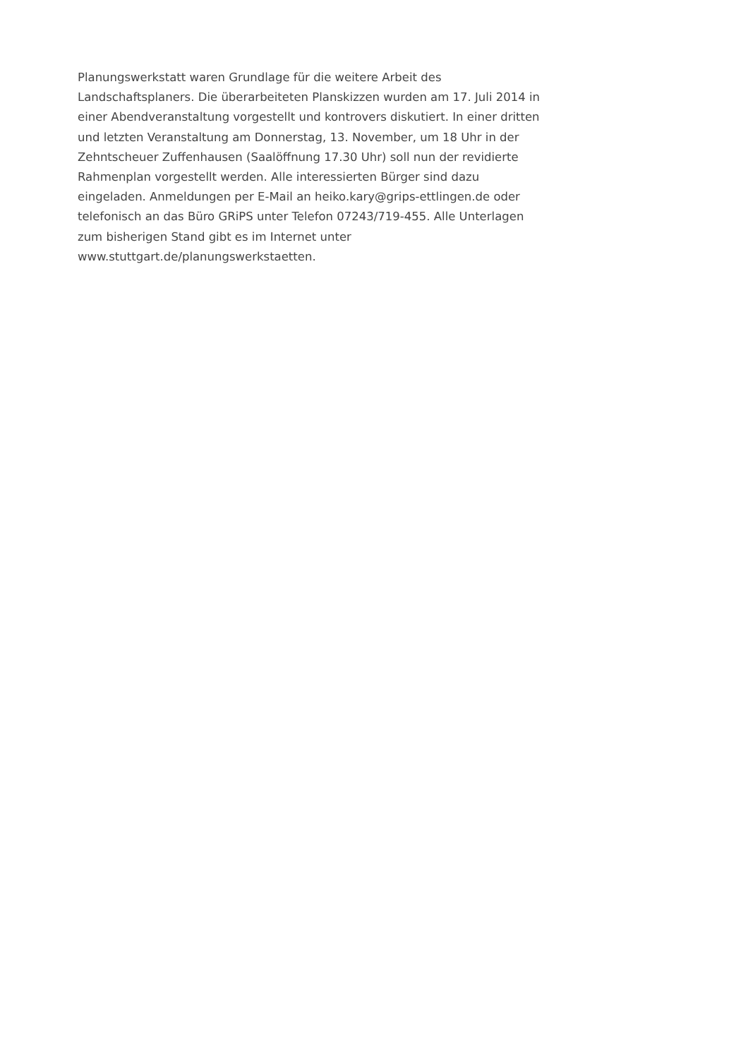Planungswerkstatt waren Grundlage für die weitere Arbeit des
Landschaftsplaners. Die überarbeiteten Planskizzen wurden am 17. Juli 2014 in
einer Abendveranstaltung vorgestellt und kontrovers diskutiert. In einer dritten
und letzten Veranstaltung am Donnerstag, 13. November, um 18 Uhr in der
Zehntscheuer Zuffenhausen (Saalöffnung 17.30 Uhr) soll nun der revidierte
Rahmenplan vorgestellt werden. Alle interessierten Bürger sind dazu
eingeladen. Anmeldungen per E-Mail an heiko.kary@grips-ettlingen.de oder
telefonisch an das Büro GRiPS unter Telefon 07243/719-455. Alle Unterlagen
zum bisherigen Stand gibt es im Internet unter
www.stuttgart.de/planungswerkstaetten.